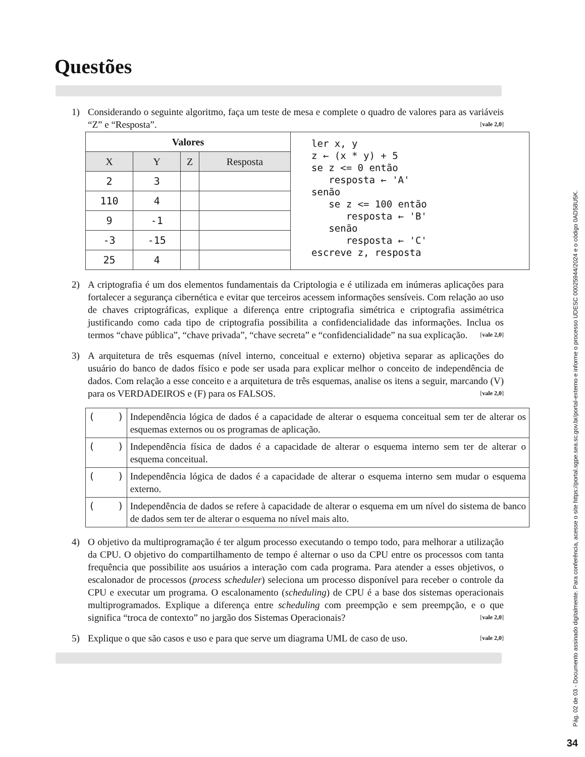Questões
1) Considerando o seguinte algoritmo, faça um teste de mesa e complete o quadro de valores para as variáveis “Z” e “Resposta”. [vale 2,0]
| Valores | | | | ler x, y z ← (x * y) + 5 se z <= 0 então resposta ← 'A' senão se z <= 100 então resposta ← 'B' senão resposta ← 'C' escreve z, resposta |
| X | Y | Z | Resposta | |
| 2 | 3 | | | |
| 110 | 4 | | | |
| 9 | -1 | | | |
| -3 | -15 | | | |
| 25 | 4 | | | |
2) A criptografia é um dos elementos fundamentais da Criptologia e é utilizada em inúmeras aplicações para fortalecer a segurança cibernética e evitar que terceiros acessem informações sensíveis. Com relação ao uso de chaves criptográficas, explique a diferença entre criptografia simétrica e criptografia assimétrica justificando como cada tipo de criptografia possibilita a confidencialidade das informações. Inclua os termos “chave pública”, “chave privada”, “chave secreta” e “confidencialidade” na sua explicação. [vale 2,0]
3) A arquitetura de três esquemas (nível interno, conceitual e externo) objetiva separar as aplicações do usuário do banco de dados físico e pode ser usada para explicar melhor o conceito de independência de dados. Com relação a esse conceito e a arquitetura de três esquemas, analise os itens a seguir, marcando (V) para os VERDADEIROS e (F) para os FALSOS. [vale 2,0]
| ( ) | Independência lógica de dados é a capacidade de alterar o esquema conceitual sem ter de alterar os esquemas externos ou os programas de aplicação. |
| ( ) | Independência física de dados é a capacidade de alterar o esquema interno sem ter de alterar o esquema conceitual. |
| ( ) | Independência lógica de dados é a capacidade de alterar o esquema interno sem mudar o esquema externo. |
| ( ) | Independência de dados se refere à capacidade de alterar o esquema em um nível do sistema de banco de dados sem ter de alterar o esquema no nível mais alto. |
4) O objetivo da multiprogramação é ter algum processo executando o tempo todo, para melhorar a utilização da CPU. O objetivo do compartilhamento de tempo é alternar o uso da CPU entre os processos com tanta frequência que possibilite aos usuários a interação com cada programa. Para atender a esses objetivos, o escalonador de processos (process scheduler) seleciona um processo disponível para receber o controle da CPU e executar um programa. O escalonamento (scheduling) de CPU é a base dos sistemas operacionais multiprogramados. Explique a diferença entre scheduling com preempção e sem preempção, e o que significa “troca de contexto” no jargão dos Sistemas Operacionais? [vale 2,0]
5) Explique o que são casos e uso e para que serve um diagrama UML de caso de uso. [vale 2,0]
Pág. 02 de 03 - Documento assinado digitalmente. Para conferência, acesse o site https://portal.sgpe.sea.sc.gov.br/portal-externo e informe o processo UDESC 00025944/2024 e o código 0AD58U5K.
34